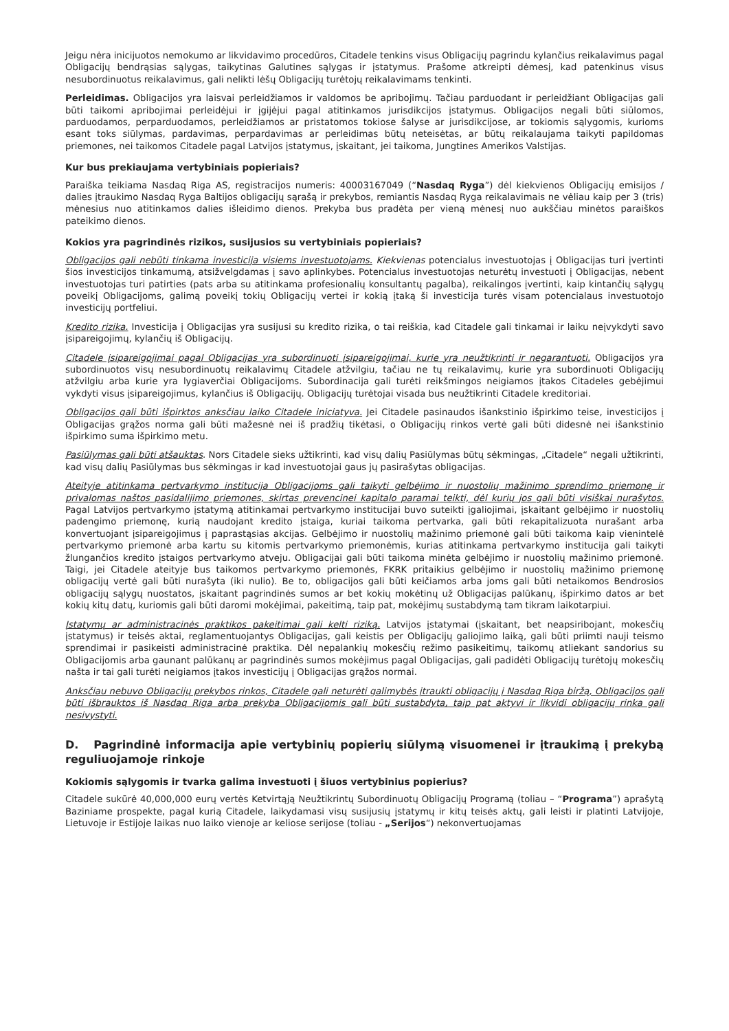Jeigu nėra inicijuotos nemokumo ar likvidavimo procedūros, Citadele tenkins visus Obligacijų pagrindu kylančius reikalavimus pagal Obligacijų bendrąsias sąlygas, taikytinas Galutines sąlygas ir įstatymus. Prašome atkreipti dėmesį, kad patenkinus visus nesubordinuotus reikalavimus, gali nelikti lėšų Obligacijų turėtojų reikalavimams tenkinti.
Perleidimas. Obligacijos yra laisvai perleidžiamos ir valdomos be apribojimų. Tačiau parduodant ir perleidžiant Obligacijas gali būti taikomi apribojimai perleidėjui ir įgijėjui pagal atitinkamos jurisdikcijos įstatymus. Obligacijos negali būti siūlomos, parduodamos, perparduodamos, perleidžiamos ar pristatomos tokiose šalyse ar jurisdikcijose, ar tokiomis sąlygomis, kurioms esant toks siūlymas, pardavimas, perpardavimas ar perleidimas būtų neteisėtas, ar būtų reikalaujama taikyti papildomas priemones, nei taikomos Citadele pagal Latvijos įstatymus, įskaitant, jei taikoma, Jungtines Amerikos Valstijas.
Kur bus prekiaujama vertybiniais popieriais?
Paraiška teikiama Nasdaq Riga AS, registracijos numeris: 40003167049 (“Nasdaq Ryga”) dėl kiekvienos Obligacijų emisijos / dalies įtraukimo Nasdaq Ryga Baltijos obligacijų sąrašą ir prekybos, remiantis Nasdaq Ryga reikalavimais ne vėliau kaip per 3 (tris) mėnesius nuo atitinkamos dalies išleidimo dienos. Prekyba bus pradėta per vieną mėnesį nuo aukščiau minėtos paraiškos pateikimo dienos.
Kokios yra pagrindinės rizikos, susijusios su vertybiniais popieriais?
Obligacijos gali nebūti tinkama investicija visiems investuotojams. Kiekvienas potencialus investuotojas į Obligacijas turi įvertinti šios investicijos tinkamumą, atsižvelgdamas į savo aplinkybes. Potencialus investuotojas neturėtų investuoti į Obligacijas, nebent investuotojas turi patirties (pats arba su atitinkama profesionalių konsultantų pagalba), reikalingos įvertinti, kaip kintančių sąlygų poveikį Obligacijoms, galimą poveikį tokių Obligacijų vertei ir kokią įtaką ši investicija turės visam potencialaus investuotojo investicijų portfeliui.
Kredito rizika. Investicija į Obligacijas yra susijusi su kredito rizika, o tai reiškia, kad Citadele gali tinkamai ir laiku neįvykdyti savo įsipareigojimų, kylančių iš Obligacijų.
Citadele įsipareigojimai pagal Obligacijas yra subordinuoti įsipareigojimai, kurie yra neužtikrinti ir negarantuoti. Obligacijos yra subordinuotos visų nesubordinuotų reikalavimų Citadele atžvilgiu, tačiau ne tų reikalavimų, kurie yra subordinuoti Obligacijų atžvilgiu arba kurie yra lygiaverčiai Obligacijoms. Subordinacija gali turėti reikšmingos neigiamos įtakos Citadeles gebėjimui vykdyti visus įsipareigojimus, kylančius iš Obligacijų. Obligacijų turėtojai visada bus neužtikrinti Citadele kreditoriai.
Obligacijos gali būti išpirktos anksčiau laiko Citadele iniciatyva. Jei Citadele pasinaudos išankstinio išpirkimo teise, investicijos į Obligacijas grąžos norma gali būti mažesnė nei iš pradžių tikėtasi, o Obligacijų rinkos vertė gali būti didesnė nei išankstinio išpirkimo suma išpirkimo metu.
Pasiūlymas gali būti atšauktas. Nors Citadele sieks užtikrinti, kad visų dalių Pasiūlymas būtų sėkmingas, „Citadele“ negali užtikrinti, kad visų dalių Pasiūlymas bus sėkmingas ir kad investuotojai gaus jų pasirašytas obligacijas.
Ateityje atitinkama pertvarkymo institucija Obligacijoms gali taikyti gelbėjimo ir nuostolių mažinimo sprendimo priemonę ir privalomas naštos pasidalijimo priemones, skirtas prevencinei kapitalo paramai teikti, dėl kurių jos gali būti visiškai nurašytos. Pagal Latvijos pertvarkymo įstatymą atitinkamai pertvarkymo institucijai buvo suteikti įgaliojimai, įskaitant gelbėjimo ir nuostolių padengimo priemonę, kurią naudojant kredito įstaiga, kuriai taikoma pertvarka, gali būti rekapitalizuota nurašant arba konvertuojant įsipareigojimus į paprastąsias akcijas. Gelbėjimo ir nuostolių mažinimo priemonė gali būti taikoma kaip vienintelė pertvarkymo priemonė arba kartu su kitomis pertvarkymo priemonėmis, kurias atitinkama pertvarkymo institucija gali taikyti žlungančios kredito įstaigos pertvarkymo atveju. Obligacijai gali būti taikoma minėta gelbėjimo ir nuostolių mažinimo priemonė. Taigi, jei Citadele ateityje bus taikomos pertvarkymo priemonės, FKRK pritaikius gelbėjimo ir nuostolių mažinimo priemonę obligacijų vertė gali būti nurašyta (iki nulio). Be to, obligacijos gali būti keičiamos arba joms gali būti netaikomos Bendrosios obligacijų sąlygų nuostatos, įskaitant pagrindinės sumos ar bet kokių mokėtinų už Obligacijas palūkanų, išpirkimo datos ar bet kokių kitų datų, kuriomis gali būti daromi mokėjimai, pakeitimą, taip pat, mokėjimų sustabdymą tam tikram laikotarpiui.
Įstatymų ar administracinės praktikos pakeitimai gali kelti riziką. Latvijos įstatymai (įskaitant, bet neapsiribojant, mokesčių įstatymus) ir teisės aktai, reglamentuojantys Obligacijas, gali keistis per Obligacijų galiojimo laiką, gali būti priimti nauji teismo sprendimai ir pasikeisti administracinė praktika. Dėl nepalankių mokesčių režimo pasikeitimų, taikomų atliekant sandorius su Obligacijomis arba gaunant palūkanų ar pagrindinės sumos mokėjimus pagal Obligacijas, gali padidėti Obligacijų turėtojų mokesčių našta ir tai gali turėti neigiamos įtakos investicijų į Obligacijas grąžos normai.
Anksčiau nebuvo Obligacijų prekybos rinkos, Citadele gali neturėti galimybės įtraukti obligacijų į Nasdaq Riga biržą, Obligacijos gali būti išbrauktos iš Nasdaq Riga arba prekyba Obligacijomis gali būti sustabdyta, taip pat aktyvi ir likvidi obligacijų rinka gali nesivystyti.
D. Pagrindinė informacija apie vertybinių popierių siūlymą visuomenei ir įtraukimą į prekybą reguliuojamoje rinkoje
Kokiomis sąlygomis ir tvarka galima investuoti į šiuos vertybinius popierius?
Citadele sukūrė 40,000,000 eurų vertės Ketvirtąją Neužtikrintų Subordinuotų Obligacijų Programą (toliau – “Programa”) aprašytą Baziniame prospekte, pagal kurią Citadele, laikydamasi visų susijusių įstatymų ir kitų teisės aktų, gali leisti ir platinti Latvijoje, Lietuvoje ir Estijoje laikas nuo laiko vienoje ar keliose serijose (toliau - „Serijos“) nekonvertuojamas